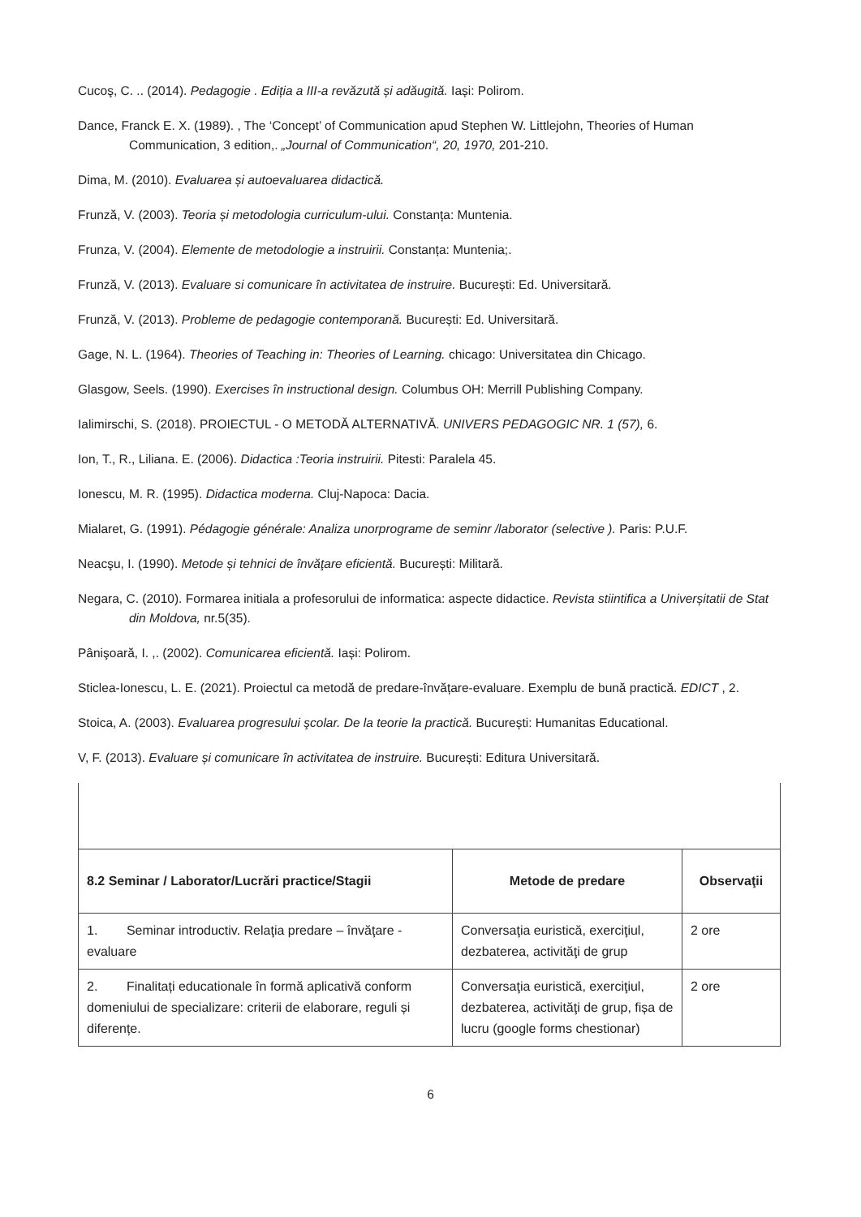Cucoş, C. .. (2014). Pedagogie . Ediția a III-a revăzută și adăugită. Iași: Polirom.
Dance, Franck E. X. (1989). , The ‘Concept’ of Communication apud Stephen W. Littlejohn, Theories of Human Communication, 3 edition,. „Journal of Communication“, 20, 1970, 201-210.
Dima, M. (2010). Evaluarea și autoevaluarea didactică.
Frunză, V. (2003). Teoria și metodologia curriculum-ului. Constanța: Muntenia.
Frunza, V. (2004). Elemente de metodologie a instruirii. Constanța: Muntenia;.
Frunză, V. (2013). Evaluare si comunicare în activitatea de instruire. București: Ed. Universitară.
Frunză, V. (2013). Probleme de pedagogie contemporană. București: Ed. Universitară.
Gage, N. L. (1964). Theories of Teaching in: Theories of Learning. chicago: Universitatea din Chicago.
Glasgow, Seels. (1990). Exercises în instructional design. Columbus OH: Merrill Publishing Company.
Ialimirschi, S. (2018). PROIECTUL - O METODĂ ALTERNATIVĂ. UNIVERS PEDAGOGIC NR. 1 (57), 6.
Ion, T., R., Liliana. E. (2006). Didactica :Teoria instruirii. Pitesti: Paralela 45.
Ionescu, M. R. (1995). Didactica moderna. Cluj-Napoca: Dacia.
Mialaret, G. (1991). Pédagogie générale: Analiza unorprograme de seminr /laborator (selective ). Paris: P.U.F.
Neacşu, I. (1990). Metode și tehnici de învăţare eficientă. București: Militară.
Negara, C. (2010). Formarea initiala a profesorului de informatica: aspecte didactice. Revista stiintifica a Univerșitatii de Stat din Moldova, nr.5(35).
Pânişoară, I. ,. (2002). Comunicarea eficientă. Iași: Polirom.
Sticlea-Ionescu, L. E. (2021). Proiectul ca metodă de predare-învățare-evaluare. Exemplu de bună practică. EDICT , 2.
Stoica, A. (2003). Evaluarea progresului şcolar. De la teorie la practică. București: Humanitas Educational.
V, F. (2013). Evaluare și comunicare în activitatea de instruire. București: Editura Universitară.
| 8.2 Seminar / Laborator/Lucrări practice/Stagii | Metode de predare | Observaţii |
| --- | --- | --- |
| 1. Seminar introductiv. Relaţia predare – învăţare - evaluare | Conversaţia euristică, exerciţiul, dezbaterea, activităţi de grup | 2 ore |
| 2. Finalitați educationale în formă aplicativă conform domeniului de specializare: criterii de elaborare, reguli și diferențe. | Conversaţia euristică, exerciţiul, dezbaterea, activităţi de grup, fișa de lucru (google forms chestionar) | 2 ore |
6